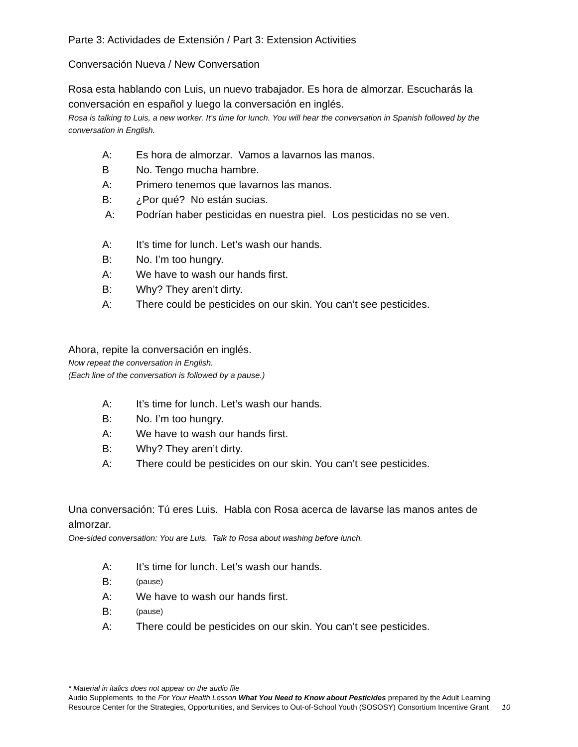Parte 3: Actividades de Extensión / Part 3: Extension Activities
Conversación Nueva / New Conversation
Rosa esta hablando con Luis, un nuevo trabajador. Es hora de almorzar. Escucharás la conversación en español y luego la conversación en inglés.
Rosa is talking to Luis, a new worker. It’s time for lunch. You will hear the conversation in Spanish followed by the conversation in English.
A: Es hora de almorzar. Vamos a lavarnos las manos.
B No. Tengo mucha hambre.
A: Primero tenemos que lavarnos las manos.
B: ¿Por qué? No están sucias.
A: Podrían haber pesticidas en nuestra piel. Los pesticidas no se ven.
A: It’s time for lunch. Let’s wash our hands.
B: No. I’m too hungry.
A: We have to wash our hands first.
B: Why? They aren’t dirty.
A: There could be pesticides on our skin. You can’t see pesticides.
Ahora, repite la conversación en inglés.
Now repeat the conversation in English.
(Each line of the conversation is followed by a pause.)
A: It’s time for lunch. Let’s wash our hands.
B: No. I’m too hungry.
A: We have to wash our hands first.
B: Why? They aren’t dirty.
A: There could be pesticides on our skin. You can’t see pesticides.
Una conversación: Tú eres Luis. Habla con Rosa acerca de lavarse las manos antes de almorzar.
One-sided conversation: You are Luis. Talk to Rosa about washing before lunch.
A: It’s time for lunch. Let’s wash our hands.
B: (pause)
A: We have to wash our hands first.
B: (pause)
A: There could be pesticides on our skin. You can’t see pesticides.
* Material in italics does not appear on the audio file
Audio Supplements to the For Your Health Lesson What You Need to Know about Pesticides prepared by the Adult Learning Resource Center for the Strategies, Opportunities, and Services to Out-of-School Youth (SOSOSY) Consortium Incentive Grant 10